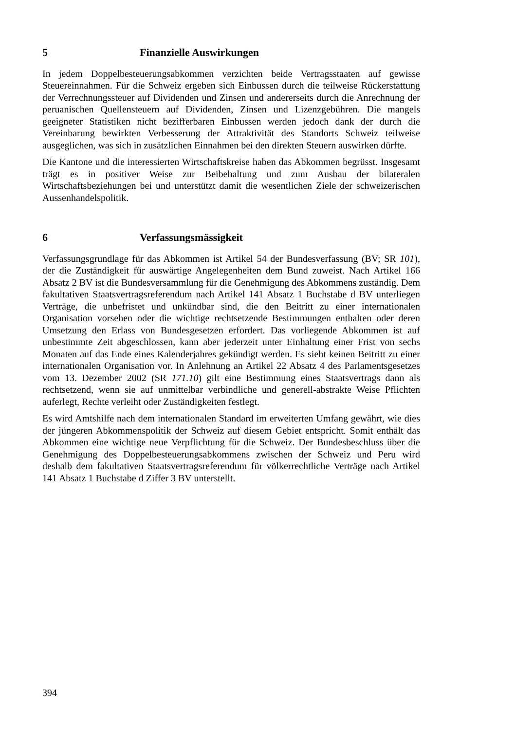5 Finanzielle Auswirkungen
In jedem Doppelbesteuerungsabkommen verzichten beide Vertragsstaaten auf gewisse Steuereinnahmen. Für die Schweiz ergeben sich Einbussen durch die teilweise Rückerstattung der Verrechnungssteuer auf Dividenden und Zinsen und andererseits durch die Anrechnung der peruanischen Quellensteuern auf Dividenden, Zinsen und Lizenzgebühren. Die mangels geeigneter Statistiken nicht bezifferbaren Einbussen werden jedoch dank der durch die Vereinbarung bewirkten Verbesserung der Attraktivität des Standorts Schweiz teilweise ausgeglichen, was sich in zusätzlichen Einnahmen bei den direkten Steuern auswirken dürfte.
Die Kantone und die interessierten Wirtschaftskreise haben das Abkommen begrüsst. Insgesamt trägt es in positiver Weise zur Beibehaltung und zum Ausbau der bilateralen Wirtschaftsbeziehungen bei und unterstützt damit die wesentlichen Ziele der schweizerischen Aussenhandelspolitik.
6 Verfassungsmässigkeit
Verfassungsgrundlage für das Abkommen ist Artikel 54 der Bundesverfassung (BV; SR 101), der die Zuständigkeit für auswärtige Angelegenheiten dem Bund zuweist. Nach Artikel 166 Absatz 2 BV ist die Bundesversammlung für die Genehmigung des Abkommens zuständig. Dem fakultativen Staatsvertragsreferendum nach Artikel 141 Absatz 1 Buchstabe d BV unterliegen Verträge, die unbefristet und unkündbar sind, die den Beitritt zu einer internationalen Organisation vorsehen oder die wichtige rechtsetzende Bestimmungen enthalten oder deren Umsetzung den Erlass von Bundesgesetzen erfordert. Das vorliegende Abkommen ist auf unbestimmte Zeit abgeschlossen, kann aber jederzeit unter Einhaltung einer Frist von sechs Monaten auf das Ende eines Kalenderjahres gekündigt werden. Es sieht keinen Beitritt zu einer internationalen Organisation vor. In Anlehnung an Artikel 22 Absatz 4 des Parlamentsgesetzes vom 13. Dezember 2002 (SR 171.10) gilt eine Bestimmung eines Staatsvertrags dann als rechtsetzend, wenn sie auf unmittelbar verbindliche und generell-abstrakte Weise Pflichten auferlegt, Rechte verleiht oder Zuständigkeiten festlegt.
Es wird Amtshilfe nach dem internationalen Standard im erweiterten Umfang gewährt, wie dies der jüngeren Abkommenspolitik der Schweiz auf diesem Gebiet entspricht. Somit enthält das Abkommen eine wichtige neue Verpflichtung für die Schweiz. Der Bundesbeschluss über die Genehmigung des Doppelbesteuerungsabkommens zwischen der Schweiz und Peru wird deshalb dem fakultativen Staatsvertragsreferendum für völkerrechtliche Verträge nach Artikel 141 Absatz 1 Buchstabe d Ziffer 3 BV unterstellt.
394